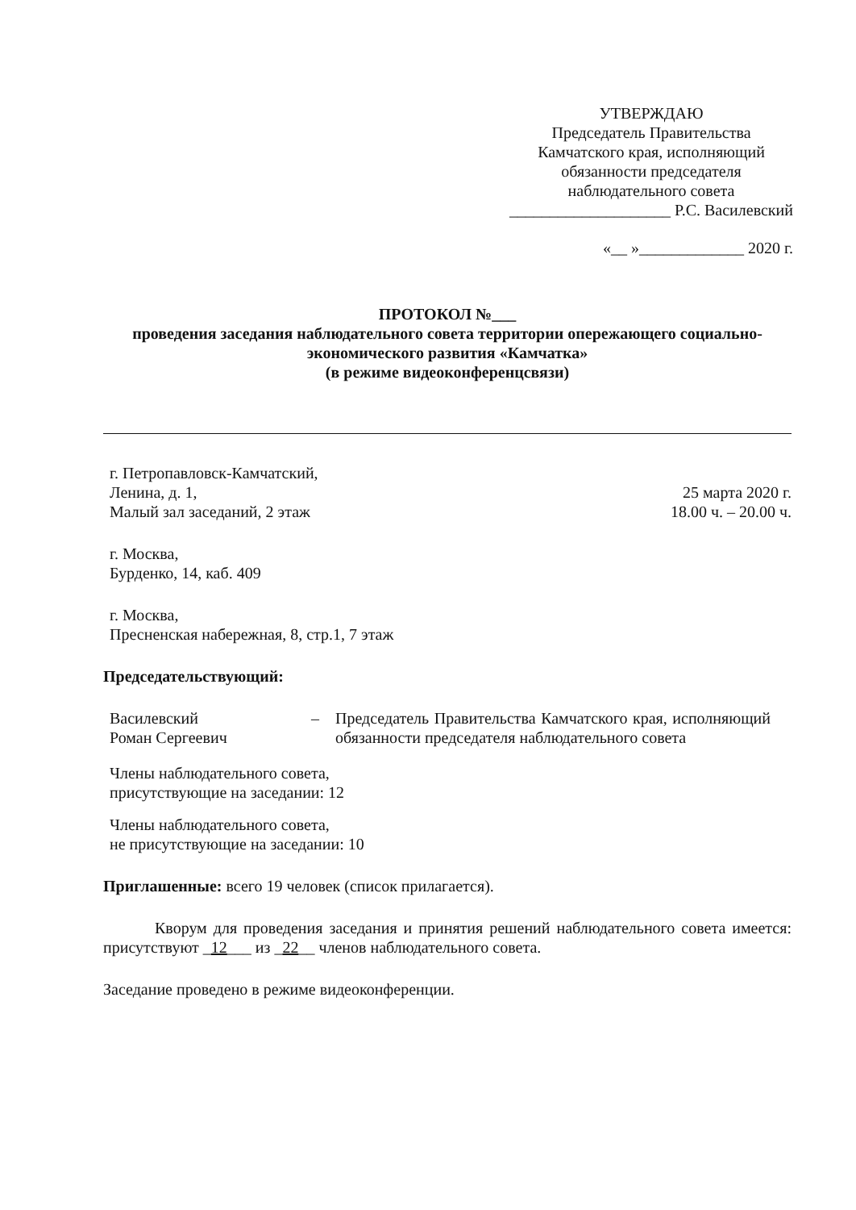УТВЕРЖДАЮ
Председатель Правительства
Камчатского края, исполняющий
обязанности председателя
наблюдательного совета
____________________ Р.С. Василевский
«__ »_____________ 2020 г.
ПРОТОКОЛ №___
проведения заседания наблюдательного совета территории опережающего социально-экономического развития «Камчатка»
(в режиме видеоконференцсвязи)
г. Петропавловск-Камчатский,
Ленина, д. 1,
Малый зал заседаний, 2 этаж
25 марта 2020 г.
18.00 ч. – 20.00 ч.
г. Москва,
Бурденко, 14, каб. 409
г. Москва,
Пресненская набережная, 8, стр.1, 7 этаж
Председательствующий:
Василевский
Роман Сергеевич
– Председатель Правительства Камчатского края, исполняющий обязанности председателя наблюдательного совета
Члены наблюдательного совета,
присутствующие на заседании: 12
Члены наблюдательного совета,
не присутствующие на заседании: 10
Приглашенные: всего 19 человек (список прилагается).
Кворум для проведения заседания и принятия решений наблюдательного совета имеется: присутствуют _12___ из _22__ членов наблюдательного совета.
Заседание проведено в режиме видеоконференции.